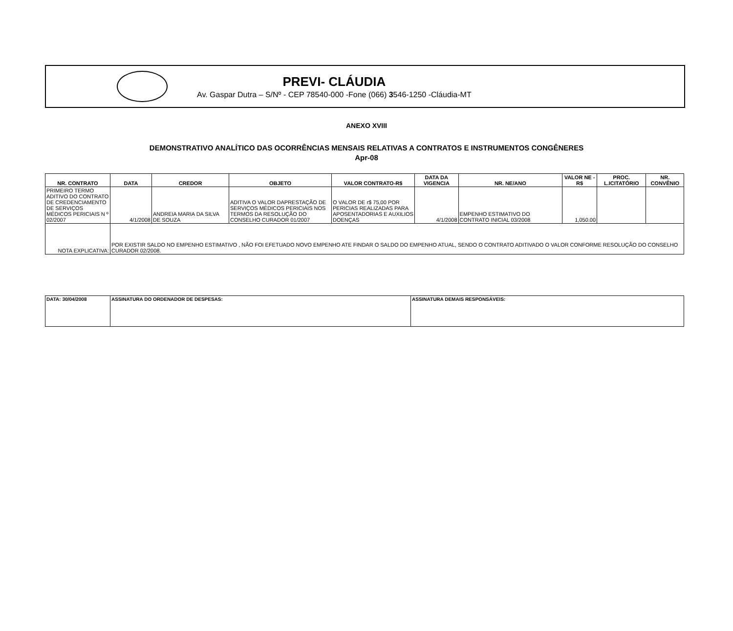PREVI- CLÁUDIA
Av. Gaspar Dutra – S/Nº - CEP 78540-000 -Fone (066) 3546-1250 -Cláudia-MT
ANEXO XVIII
DEMONSTRATIVO ANALÍTICO DAS OCORRÊNCIAS MENSAIS RELATIVAS A CONTRATOS E INSTRUMENTOS CONGÊNERES
Apr-08
| NR. CONTRATO | DATA | CREDOR | OBJETO | VALOR CONTRATO-R$ | DATA DA VIGENCIA | NR. NE/ANO | VALOR NE - R$ | PROC. L.ICITATÓRIO | NR. CONVÊNIO |
| --- | --- | --- | --- | --- | --- | --- | --- | --- | --- |
| PRIMEIRO TERMO ADITIVO DO CONTRATO DE CREDENCIAMENTO DE SERVIÇOS MÉDICOS PERICIAIS N º 02/2007 | 4/1/2008 | ANDREIA MARIA DA SILVA DE SOUZA | ADITIVA O VALOR DAPRESTAÇÃO DE SERVIÇOS MÉDICOS PERICIAIS NOS TERMOS DA RESOLUÇÃO DO CONSELHO CURADOR 01/2007 | O VALOR DE r$ 75,00 POR PERICIAS REALIZADAS PARA APOSENTADORIAS E AUXILIOS DOENÇAS | 4/1/2008 | EMPENHO ESTIMATIVO DO CONTRATO INICIAL 03/2008 | 1,050.00 | | |
| NOTA EXPLICATIVA: | POR EXISTIR SALDO NO EMPENHO ESTIMATIVO , NÃO FOI EFETUADO NOVO EMPENHO ATE FINDAR O SALDO DO EMPENHO ATUAL, SENDO O CONTRATO ADITIVADO O VALOR CONFORME RESOLUÇÃO DO CONSELHO CURADOR 02/2008. | | | | | | | | |
| DATA: 30/04/2008 | ASSINATURA DO ORDENADOR DE DESPESAS: | ASSINATURA DEMAIS RESPONSÁVEIS: |